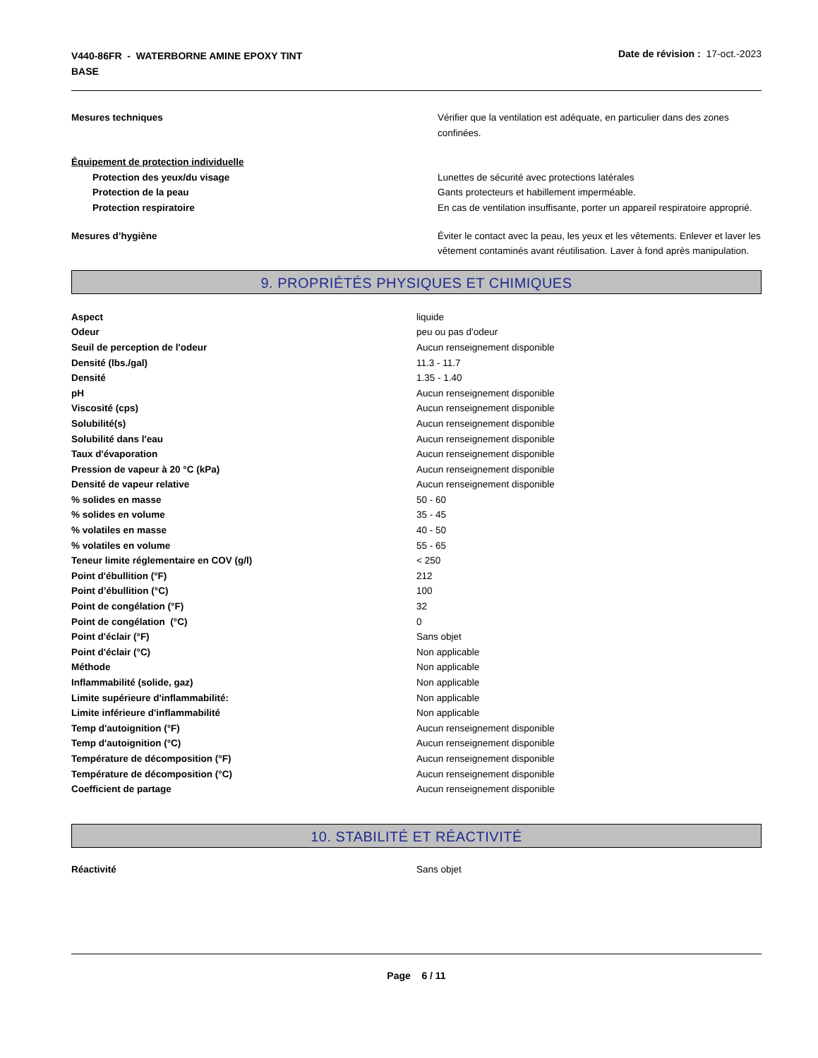V440-86FR - WATERBORNE AMINE EPOXY TINT
BASE
Date de révision : 17-oct.-2023
| Mesures techniques | Vérifier que la ventilation est adéquate, en particulier dans des zones confinées. |
| Équipement de protection individuelle | |
| Protection des yeux/du visage | Lunettes de sécurité avec protections latérales |
| Protection de la peau | Gants protecteurs et habillement imperméable. |
| Protection respiratoire | En cas de ventilation insuffisante, porter un appareil respiratoire approprié. |
| Mesures d’hygiène | Éviter le contact avec la peau, les yeux et les vêtements. Enlever et laver les vêtement contaminés avant réutilisation. Laver à fond après manipulation. |
9. PROPRIÉTÉS PHYSIQUES ET CHIMIQUES
| Aspect | liquide |
| Odeur | peu ou pas d'odeur |
| Seuil de perception de l'odeur | Aucun renseignement disponible |
| Densité (lbs./gal) | 11.3 - 11.7 |
| Densité | 1.35 - 1.40 |
| pH | Aucun renseignement disponible |
| Viscosité (cps) | Aucun renseignement disponible |
| Solubilité(s) | Aucun renseignement disponible |
| Solubilité dans l'eau | Aucun renseignement disponible |
| Taux d'évaporation | Aucun renseignement disponible |
| Pression de vapeur à 20 °C (kPa) | Aucun renseignement disponible |
| Densité de vapeur relative | Aucun renseignement disponible |
| % solides en masse | 50 - 60 |
| % solides en volume | 35 - 45 |
| % volatiles en masse | 40 - 50 |
| % volatiles en volume | 55 - 65 |
| Teneur limite réglementaire en COV (g/l) | < 250 |
| Point d'ébullition (°F) | 212 |
| Point d’ébullition (°C) | 100 |
| Point de congélation (°F) | 32 |
| Point de congélation (°C) | 0 |
| Point d'éclair (°F) | Sans objet |
| Point d'éclair (°C) | Non applicable |
| Méthode | Non applicable |
| Inflammabilité (solide, gaz) | Non applicable |
| Limite supérieure d'inflammabilité: | Non applicable |
| Limite inférieure d'inflammabilité | Non applicable |
| Temp d'autoignition (°F) | Aucun renseignement disponible |
| Temp d'autoignition (°C) | Aucun renseignement disponible |
| Température de décomposition (°F) | Aucun renseignement disponible |
| Température de décomposition (°C) | Aucun renseignement disponible |
| Coefficient de partage | Aucun renseignement disponible |
10. STABILITÉ ET RÉACTIVITÉ
| Réactivité | Sans objet |
Page 6 / 11